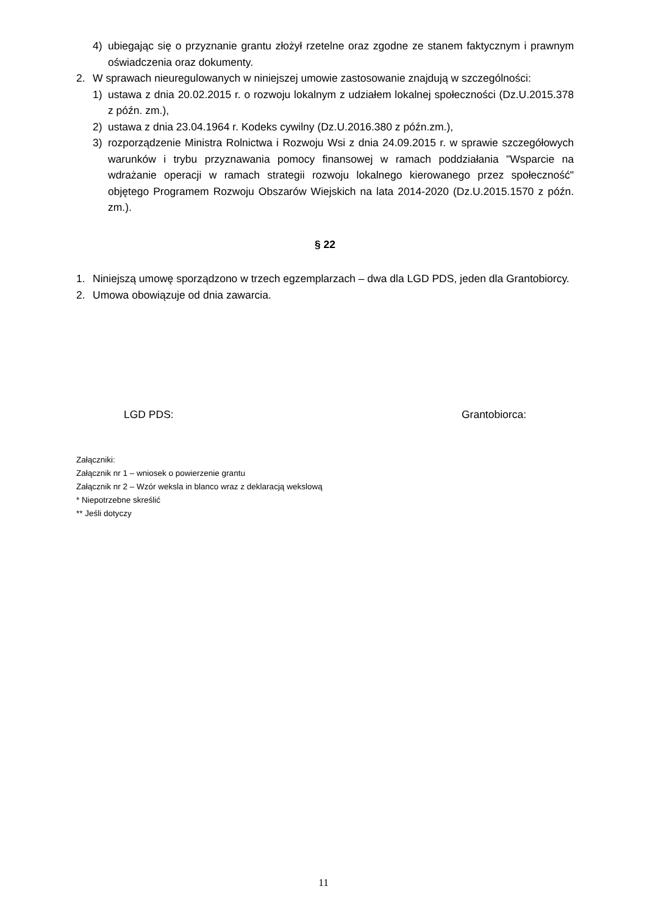4) ubiegając się o przyznanie grantu złożył rzetelne oraz zgodne ze stanem faktycznym i prawnym oświadczenia oraz dokumenty.
2. W sprawach nieuregulowanych w niniejszej umowie zastosowanie znajdują w szczególności:
1) ustawa z dnia 20.02.2015 r. o rozwoju lokalnym z udziałem lokalnej społeczności (Dz.U.2015.378 z późn. zm.),
2) ustawa z dnia 23.04.1964 r. Kodeks cywilny (Dz.U.2016.380 z późn.zm.),
3) rozporządzenie Ministra Rolnictwa i Rozwoju Wsi z dnia 24.09.2015 r. w sprawie szczegółowych warunków i trybu przyznawania pomocy finansowej w ramach poddziałania "Wsparcie na wdrażanie operacji w ramach strategii rozwoju lokalnego kierowanego przez społeczność" objętego Programem Rozwoju Obszarów Wiejskich na lata 2014-2020 (Dz.U.2015.1570 z późn. zm.).
§ 22
1. Niniejszą umowę sporządzono w trzech egzemplarzach – dwa dla LGD PDS, jeden dla Grantobiorcy.
2. Umowa obowiązuje od dnia zawarcia.
LGD PDS: Grantobiorca:
Załączniki:
Załącznik nr 1 – wniosek o powierzenie grantu
Załącznik nr 2 – Wzór weksla in blanco wraz z deklaracją wekslową
* Niepotrzebne skreślić
** Jeśli dotyczy
11